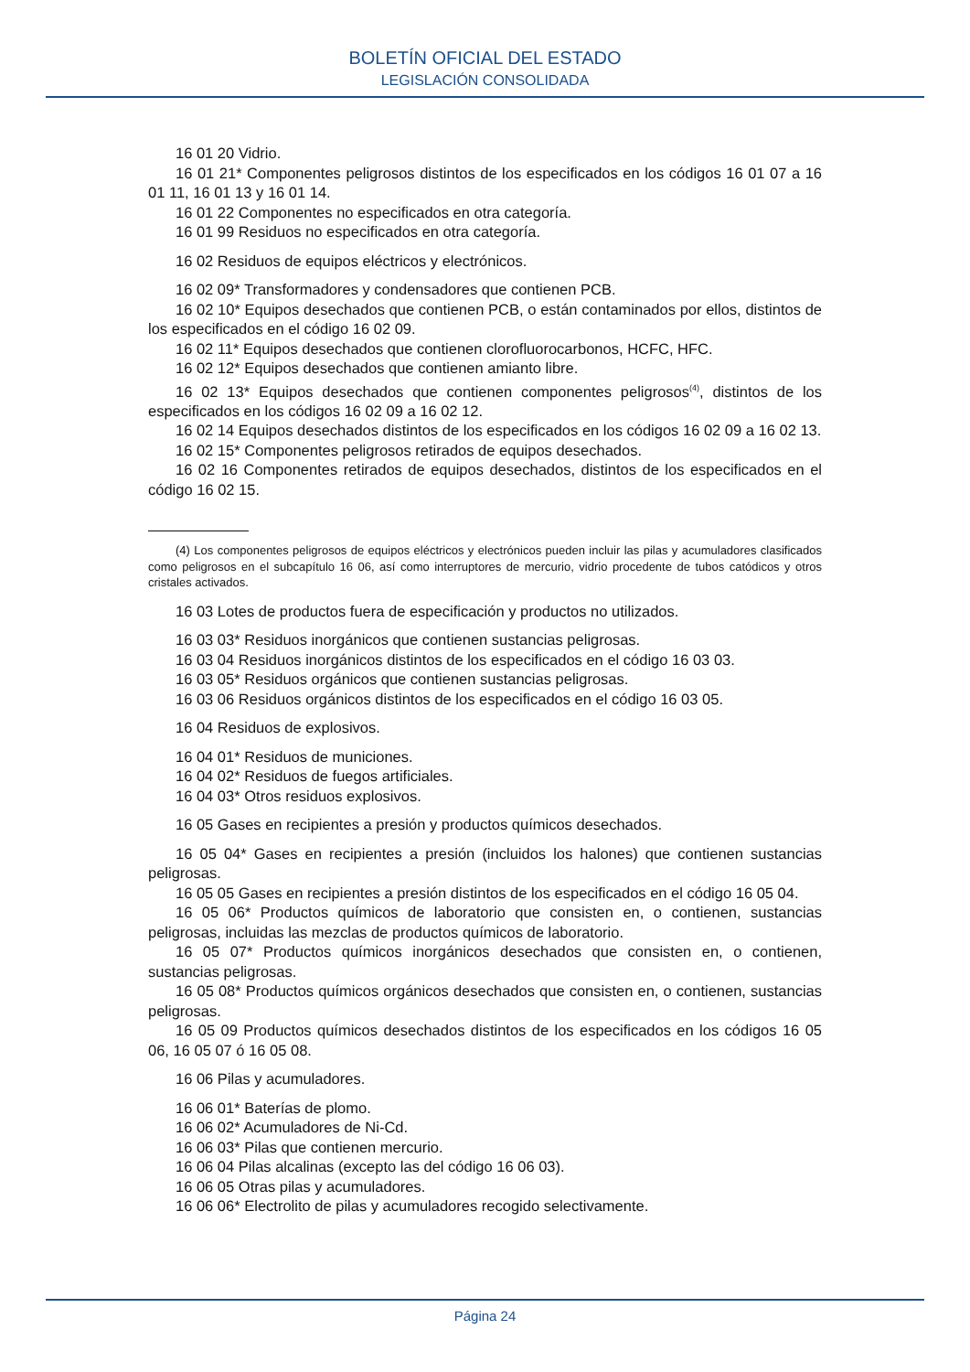BOLETÍN OFICIAL DEL ESTADO
LEGISLACIÓN CONSOLIDADA
16 01 20 Vidrio.
16 01 21* Componentes peligrosos distintos de los especificados en los códigos 16 01 07 a 16 01 11, 16 01 13 y 16 01 14.
16 01 22 Componentes no especificados en otra categoría.
16 01 99 Residuos no especificados en otra categoría.
16 02 Residuos de equipos eléctricos y electrónicos.
16 02 09* Transformadores y condensadores que contienen PCB.
16 02 10* Equipos desechados que contienen PCB, o están contaminados por ellos, distintos de los especificados en el código 16 02 09.
16 02 11* Equipos desechados que contienen clorofluorocarbonos, HCFC, HFC.
16 02 12* Equipos desechados que contienen amianto libre.
16 02 13* Equipos desechados que contienen componentes peligrosos<sup>(4)</sup>, distintos de los especificados en los códigos 16 02 09 a 16 02 12.
16 02 14 Equipos desechados distintos de los especificados en los códigos 16 02 09 a 16 02 13.
16 02 15* Componentes peligrosos retirados de equipos desechados.
16 02 16 Componentes retirados de equipos desechados, distintos de los especificados en el código 16 02 15.
(4) Los componentes peligrosos de equipos eléctricos y electrónicos pueden incluir las pilas y acumuladores clasificados como peligrosos en el subcapítulo 16 06, así como interruptores de mercurio, vidrio procedente de tubos catódicos y otros cristales activados.
16 03 Lotes de productos fuera de especificación y productos no utilizados.
16 03 03* Residuos inorgánicos que contienen sustancias peligrosas.
16 03 04 Residuos inorgánicos distintos de los especificados en el código 16 03 03.
16 03 05* Residuos orgánicos que contienen sustancias peligrosas.
16 03 06 Residuos orgánicos distintos de los especificados en el código 16 03 05.
16 04 Residuos de explosivos.
16 04 01* Residuos de municiones.
16 04 02* Residuos de fuegos artificiales.
16 04 03* Otros residuos explosivos.
16 05 Gases en recipientes a presión y productos químicos desechados.
16 05 04* Gases en recipientes a presión (incluidos los halones) que contienen sustancias peligrosas.
16 05 05 Gases en recipientes a presión distintos de los especificados en el código 16 05 04.
16 05 06* Productos químicos de laboratorio que consisten en, o contienen, sustancias peligrosas, incluidas las mezclas de productos químicos de laboratorio.
16 05 07* Productos químicos inorgánicos desechados que consisten en, o contienen, sustancias peligrosas.
16 05 08* Productos químicos orgánicos desechados que consisten en, o contienen, sustancias peligrosas.
16 05 09 Productos químicos desechados distintos de los especificados en los códigos 16 05 06, 16 05 07 ó 16 05 08.
16 06 Pilas y acumuladores.
16 06 01* Baterías de plomo.
16 06 02* Acumuladores de Ni-Cd.
16 06 03* Pilas que contienen mercurio.
16 06 04 Pilas alcalinas (excepto las del código 16 06 03).
16 06 05 Otras pilas y acumuladores.
16 06 06* Electrolito de pilas y acumuladores recogido selectivamente.
Página 24